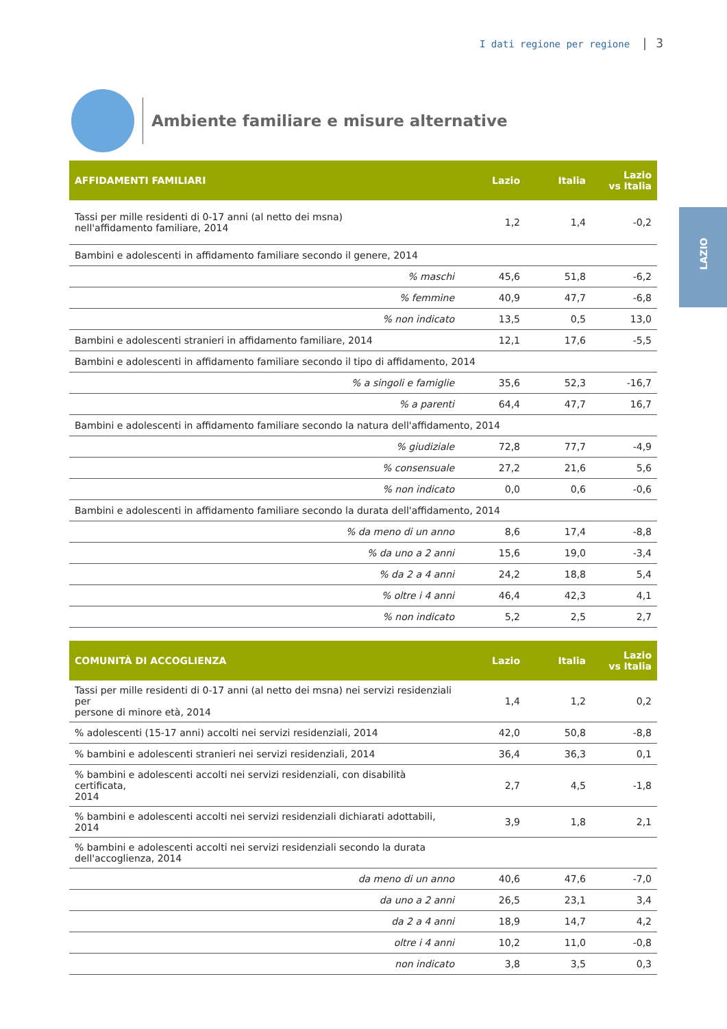I dati regione per regione | 3
LAZIO
Ambiente familiare e misure alternative
| AFFIDAMENTI FAMILIARI | Lazio | Italia | Lazio vs Italia |
| --- | --- | --- | --- |
| Tassi per mille residenti di 0-17 anni (al netto dei msna) nell'affidamento familiare, 2014 | 1,2 | 1,4 | -0,2 |
| Bambini e adolescenti in affidamento familiare secondo il genere, 2014 | | | |
| % maschi | 45,6 | 51,8 | -6,2 |
| % femmine | 40,9 | 47,7 | -6,8 |
| % non indicato | 13,5 | 0,5 | 13,0 |
| Bambini e adolescenti stranieri in affidamento familiare, 2014 | 12,1 | 17,6 | -5,5 |
| Bambini e adolescenti in affidamento familiare secondo il tipo di affidamento, 2014 | | | |
| % a singoli e famiglie | 35,6 | 52,3 | -16,7 |
| % a parenti | 64,4 | 47,7 | 16,7 |
| Bambini e adolescenti in affidamento familiare secondo la natura dell'affidamento, 2014 | | | |
| % giudiziale | 72,8 | 77,7 | -4,9 |
| % consensuale | 27,2 | 21,6 | 5,6 |
| % non indicato | 0,0 | 0,6 | -0,6 |
| Bambini e adolescenti in affidamento familiare secondo la durata dell'affidamento, 2014 | | | |
| % da meno di un anno | 8,6 | 17,4 | -8,8 |
| % da uno a 2 anni | 15,6 | 19,0 | -3,4 |
| % da 2 a 4 anni | 24,2 | 18,8 | 5,4 |
| % oltre i 4 anni | 46,4 | 42,3 | 4,1 |
| % non indicato | 5,2 | 2,5 | 2,7 |
| COMUNITÀ DI ACCOGLIENZA | Lazio | Italia | Lazio vs Italia |
| --- | --- | --- | --- |
| Tassi per mille residenti di 0-17 anni (al netto dei msna) nei servizi residenziali per persone di minore età, 2014 | 1,4 | 1,2 | 0,2 |
| % adolescenti (15-17 anni) accolti nei servizi residenziali, 2014 | 42,0 | 50,8 | -8,8 |
| % bambini e adolescenti stranieri nei servizi residenziali, 2014 | 36,4 | 36,3 | 0,1 |
| % bambini e adolescenti accolti nei servizi residenziali, con disabilità certificata, 2014 | 2,7 | 4,5 | -1,8 |
| % bambini e adolescenti accolti nei servizi residenziali dichiarati adottabili, 2014 | 3,9 | 1,8 | 2,1 |
| % bambini e adolescenti accolti nei servizi residenziali secondo la durata dell'accoglienza, 2014 | | | |
| da meno di un anno | 40,6 | 47,6 | -7,0 |
| da uno a 2 anni | 26,5 | 23,1 | 3,4 |
| da 2 a 4 anni | 18,9 | 14,7 | 4,2 |
| oltre i 4 anni | 10,2 | 11,0 | -0,8 |
| non indicato | 3,8 | 3,5 | 0,3 |